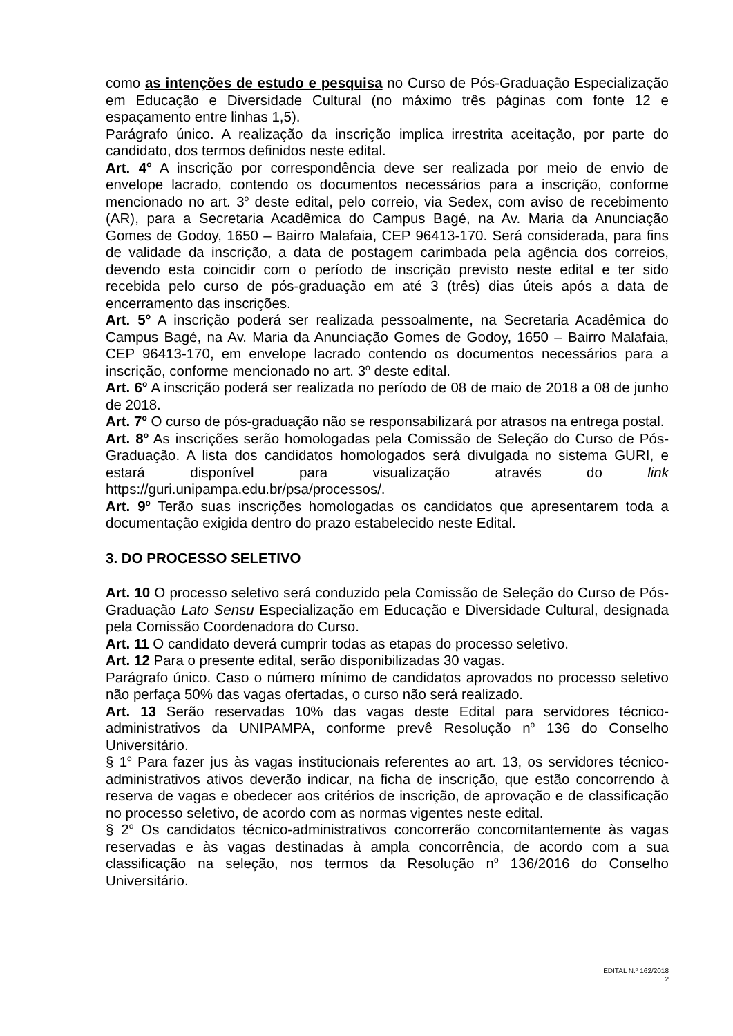como as intenções de estudo e pesquisa no Curso de Pós-Graduação Especialização em Educação e Diversidade Cultural (no máximo três páginas com fonte 12 e espaçamento entre linhas 1,5).
Parágrafo único. A realização da inscrição implica irrestrita aceitação, por parte do candidato, dos termos definidos neste edital.
Art. 4<sup>o</sup> A inscrição por correspondência deve ser realizada por meio de envio de envelope lacrado, contendo os documentos necessários para a inscrição, conforme mencionado no art. 3<sup>o</sup> deste edital, pelo correio, via Sedex, com aviso de recebimento (AR), para a Secretaria Acadêmica do Campus Bagé, na Av. Maria da Anunciação Gomes de Godoy, 1650 – Bairro Malafaia, CEP 96413-170. Será considerada, para fins de validade da inscrição, a data de postagem carimbada pela agência dos correios, devendo esta coincidir com o período de inscrição previsto neste edital e ter sido recebida pelo curso de pós-graduação em até 3 (três) dias úteis após a data de encerramento das inscrições.
Art. 5<sup>o</sup> A inscrição poderá ser realizada pessoalmente, na Secretaria Acadêmica do Campus Bagé, na Av. Maria da Anunciação Gomes de Godoy, 1650 – Bairro Malafaia, CEP 96413-170, em envelope lacrado contendo os documentos necessários para a inscrição, conforme mencionado no art. 3<sup>o</sup> deste edital.
Art. 6<sup>o</sup> A inscrição poderá ser realizada no período de 08 de maio de 2018 a 08 de junho de 2018.
Art. 7<sup>o</sup> O curso de pós-graduação não se responsabilizará por atrasos na entrega postal.
Art. 8<sup>o</sup> As inscrições serão homologadas pela Comissão de Seleção do Curso de Pós-Graduação. A lista dos candidatos homologados será divulgada no sistema GURI, e estará disponível para visualização através do link https://guri.unipampa.edu.br/psa/processos/.
Art. 9<sup>o</sup> Terão suas inscrições homologadas os candidatos que apresentarem toda a documentação exigida dentro do prazo estabelecido neste Edital.
3. DO PROCESSO SELETIVO
Art. 10 O processo seletivo será conduzido pela Comissão de Seleção do Curso de Pós-Graduação Lato Sensu Especialização em Educação e Diversidade Cultural, designada pela Comissão Coordenadora do Curso.
Art. 11 O candidato deverá cumprir todas as etapas do processo seletivo.
Art. 12 Para o presente edital, serão disponibilizadas 30 vagas.
Parágrafo único. Caso o número mínimo de candidatos aprovados no processo seletivo não perfaça 50% das vagas ofertadas, o curso não será realizado.
Art. 13 Serão reservadas 10% das vagas deste Edital para servidores técnico-administrativos da UNIPAMPA, conforme prevê Resolução n<sup>o</sup> 136 do Conselho Universitário.
§ 1<sup>o</sup> Para fazer jus às vagas institucionais referentes ao art. 13, os servidores técnico-administrativos ativos deverão indicar, na ficha de inscrição, que estão concorrendo à reserva de vagas e obedecer aos critérios de inscrição, de aprovação e de classificação no processo seletivo, de acordo com as normas vigentes neste edital.
§ 2<sup>o</sup> Os candidatos técnico-administrativos concorrerão concomitantemente às vagas reservadas e às vagas destinadas à ampla concorrência, de acordo com a sua classificação na seleção, nos termos da Resolução n<sup>o</sup> 136/2016 do Conselho Universitário.
EDITAL N.º 162/2018
2